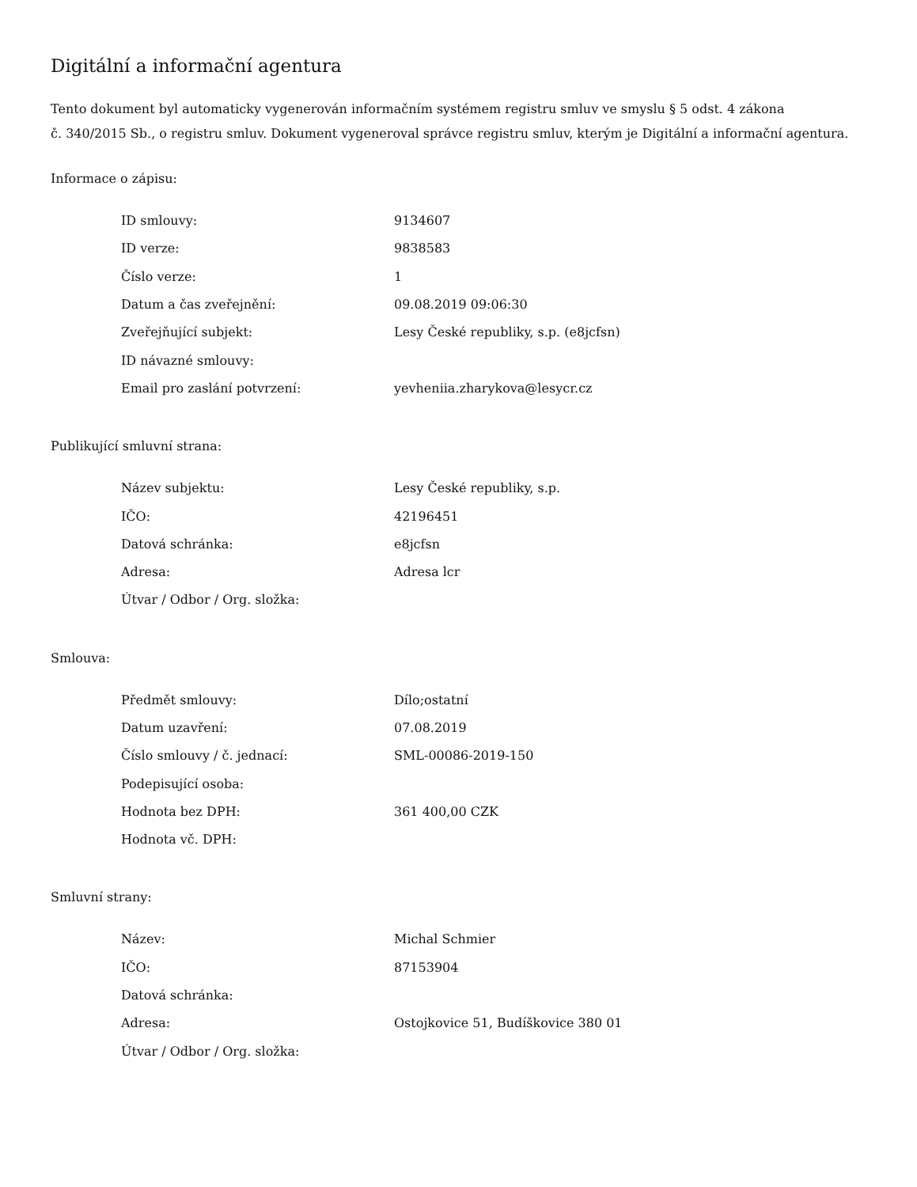Digitální a informační agentura
Tento dokument byl automaticky vygenerován informačním systémem registru smluv ve smyslu § 5 odst. 4 zákona
č. 340/2015 Sb., o registru smluv. Dokument vygeneroval správce registru smluv, kterým je Digitální a informační agentura.
Informace o zápisu:
| ID smlouvy: | 9134607 |
| ID verze: | 9838583 |
| Číslo verze: | 1 |
| Datum a čas zveřejnění: | 09.08.2019 09:06:30 |
| Zveřejňující subjekt: | Lesy České republiky, s.p. (e8jcfsn) |
| ID návazné smlouvy: | |
| Email pro zaslání potvrzení: | yevheniia.zharykova@lesycr.cz |
Publikující smluvní strana:
| Název subjektu: | Lesy České republiky, s.p. |
| IČO: | 42196451 |
| Datová schránka: | e8jcfsn |
| Adresa: | Adresa lcr |
| Útvar / Odbor / Org. složka: | |
Smlouva:
| Předmět smlouvy: | Dílo;ostatní |
| Datum uzavření: | 07.08.2019 |
| Číslo smlouvy / č. jednací: | SML-00086-2019-150 |
| Podepisující osoba: | |
| Hodnota bez DPH: | 361 400,00 CZK |
| Hodnota vč. DPH: | |
Smluvní strany:
| Název: | Michal Schmier |
| IČO: | 87153904 |
| Datová schránka: | |
| Adresa: | Ostojkovice 51, Budíškovice 380 01 |
| Útvar / Odbor / Org. složka: | |